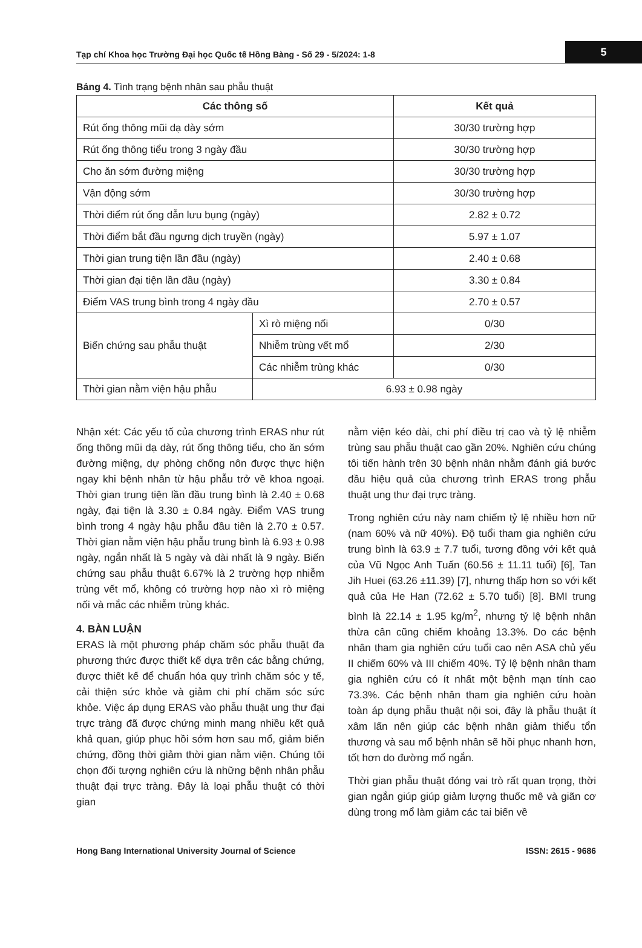Tạp chí Khoa học Trường Đại học Quốc tế Hồng Bàng - Số 29 - 5/2024: 1-8
5
Bảng 4. Tình trạng bệnh nhân sau phẫu thuật
| Các thông số | | Kết quả |
| --- | --- | --- |
| Rút ống thông mũi dạ dày sớm | | 30/30 trường hợp |
| Rút ống thông tiểu trong 3 ngày đầu | | 30/30 trường hợp |
| Cho ăn sớm đường miệng | | 30/30 trường hợp |
| Vận động sớm | | 30/30 trường hợp |
| Thời điểm rút ống dẫn lưu bụng (ngày) | | 2.82 ± 0.72 |
| Thời điểm bắt đầu ngưng dịch truyền (ngày) | | 5.97 ± 1.07 |
| Thời gian trung tiện lần đầu (ngày) | | 2.40 ± 0.68 |
| Thời gian đại tiện lần đầu (ngày) | | 3.30 ± 0.84 |
| Điểm VAS trung bình trong 4 ngày đầu | | 2.70 ± 0.57 |
| Biến chứng sau phẫu thuật | Xì rò miệng nối | 0/30 |
| | Nhiễm trùng vết mổ | 2/30 |
| | Các nhiễm trùng khác | 0/30 |
| Thời gian nằm viện hậu phẫu | 6.93 ± 0.98 ngày | |
Nhận xét: Các yếu tố của chương trình ERAS như rút ống thông mũi dạ dày, rút ống thông tiểu, cho ăn sớm đường miệng, dự phòng chống nôn được thực hiện ngay khi bệnh nhân từ hậu phẫu trở về khoa ngoại. Thời gian trung tiện lần đầu trung bình là 2.40 ± 0.68 ngày, đại tiện là 3.30 ± 0.84 ngày. Điểm VAS trung bình trong 4 ngày hậu phẫu đầu tiên là 2.70 ± 0.57. Thời gian nằm viện hậu phẫu trung bình là 6.93 ± 0.98 ngày, ngắn nhất là 5 ngày và dài nhất là 9 ngày. Biến chứng sau phẫu thuật 6.67% là 2 trường hợp nhiễm trùng vết mổ, không có trường hợp nào xì rò miệng nối và mắc các nhiễm trùng khác.
4. BÀN LUẬN
ERAS là một phương pháp chăm sóc phẫu thuật đa phương thức được thiết kế dựa trên các bằng chứng, được thiết kế để chuẩn hóa quy trình chăm sóc y tế, cải thiện sức khỏe và giảm chi phí chăm sóc sức khỏe. Việc áp dụng ERAS vào phẫu thuật ung thư đại trực tràng đã được chứng minh mang nhiều kết quả khả quan, giúp phục hồi sớm hơn sau mổ, giảm biến chứng, đồng thời giảm thời gian nằm viện. Chúng tôi chọn đối tượng nghiên cứu là những bệnh nhân phẫu thuật đại trực tràng. Đây là loại phẫu thuật có thời gian
nằm viện kéo dài, chi phí điều trị cao và tỷ lệ nhiễm trùng sau phẫu thuật cao gần 20%. Nghiên cứu chúng tôi tiến hành trên 30 bệnh nhân nhằm đánh giá bước đầu hiệu quả của chương trình ERAS trong phẫu thuật ung thư đại trực tràng.
Trong nghiên cứu này nam chiếm tỷ lệ nhiều hơn nữ (nam 60% và nữ 40%). Độ tuổi tham gia nghiên cứu trung bình là 63.9 ± 7.7 tuổi, tương đồng với kết quả của Vũ Ngọc Anh Tuấn (60.56 ± 11.11 tuổi) [6], Tan Jih Huei (63.26 ±11.39) [7], nhưng thấp hơn so với kết quả của He Han (72.62 ± 5.70 tuổi) [8]. BMI trung bình là 22.14 ± 1.95 kg/m<sup>2</sup>, nhưng tỷ lệ bệnh nhân thừa cân cũng chiếm khoảng 13.3%. Do các bệnh nhân tham gia nghiên cứu tuổi cao nên ASA chủ yếu II chiếm 60% và III chiếm 40%. Tỷ lệ bệnh nhân tham gia nghiên cứu có ít nhất một bệnh mạn tính cao 73.3%. Các bệnh nhân tham gia nghiên cứu hoàn toàn áp dụng phẫu thuật nội soi, đây là phẫu thuật ít xâm lấn nên giúp các bệnh nhân giảm thiểu tổn thương và sau mổ bệnh nhân sẽ hồi phục nhanh hơn, tốt hơn do đường mổ ngắn.
Thời gian phẫu thuật đóng vai trò rất quan trọng, thời gian ngắn giúp giúp giảm lượng thuốc mê và giãn cơ dùng trong mổ làm giảm các tai biến về
Hong Bang International University Journal of Science ISSN: 2615 - 9686